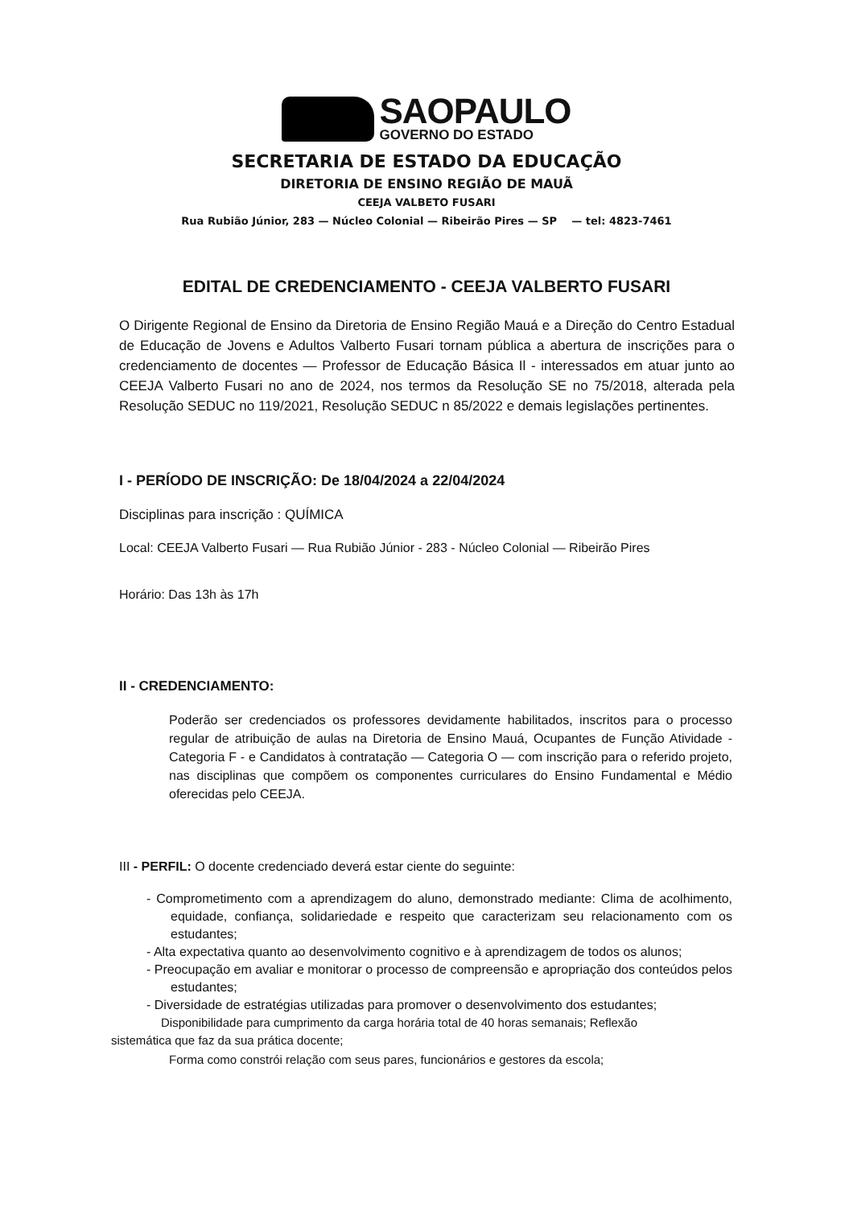SAOPAULO
GOVERNO DO ESTADO
SECRETARIA DE ESTADO DA EDUCAÇÃO
DIRETORIA DE ENSINO REGIÃO DE MAUÃ
CEEJA VALBETO FUSARI
Rua Rubião Júnior, 283 — Núcleo Colonial — Ribeirão Pires — SP — tel: 4823-7461
EDITAL DE CREDENCIAMENTO - CEEJA VALBERTO FUSARI
O Dirigente Regional de Ensino da Diretoria de Ensino Região Mauá e a Direção do Centro Estadual de Educação de Jovens e Adultos Valberto Fusari tornam pública a abertura de inscrições para o credenciamento de docentes — Professor de Educação Básica Il - interessados em atuar junto ao CEEJA Valberto Fusari no ano de 2024, nos termos da Resolução SE no 75/2018, alterada pela Resolução SEDUC no 119/2021, Resolução SEDUC n 85/2022 e demais legislações pertinentes.
I - PERÍODO DE INSCRIÇÃO: De 18/04/2024 a 22/04/2024
Disciplinas para inscrição : QUÍMICA
Local: CEEJA Valberto Fusari — Rua Rubião Júnior - 283 - Núcleo Colonial — Ribeirão Pires
Horário: Das 13h às 17h
II - CREDENCIAMENTO:
Poderão ser credenciados os professores devidamente habilitados, inscritos para o processo regular de atribuição de aulas na Diretoria de Ensino Mauá, Ocupantes de Função Atividade - Categoria F - e Candidatos à contratação — Categoria O — com inscrição para o referido projeto, nas disciplinas que compõem os componentes curriculares do Ensino Fundamental e Médio oferecidas pelo CEEJA.
III - PERFIL: O docente credenciado deverá estar ciente do seguinte:
- Comprometimento com a aprendizagem do aluno, demonstrado mediante: Clima de acolhimento, equidade, confiança, solidariedade e respeito que caracterizam seu relacionamento com os estudantes;
- Alta expectativa quanto ao desenvolvimento cognitivo e à aprendizagem de todos os alunos;
- Preocupação em avaliar e monitorar o processo de compreensão e apropriação dos conteúdos pelos estudantes;
- Diversidade de estratégias utilizadas para promover o desenvolvimento dos estudantes;
Disponibilidade para cumprimento da carga horária total de 40 horas semanais; Reflexão sistemática que faz da sua prática docente;
Forma como constrói relação com seus pares, funcionários e gestores da escola;